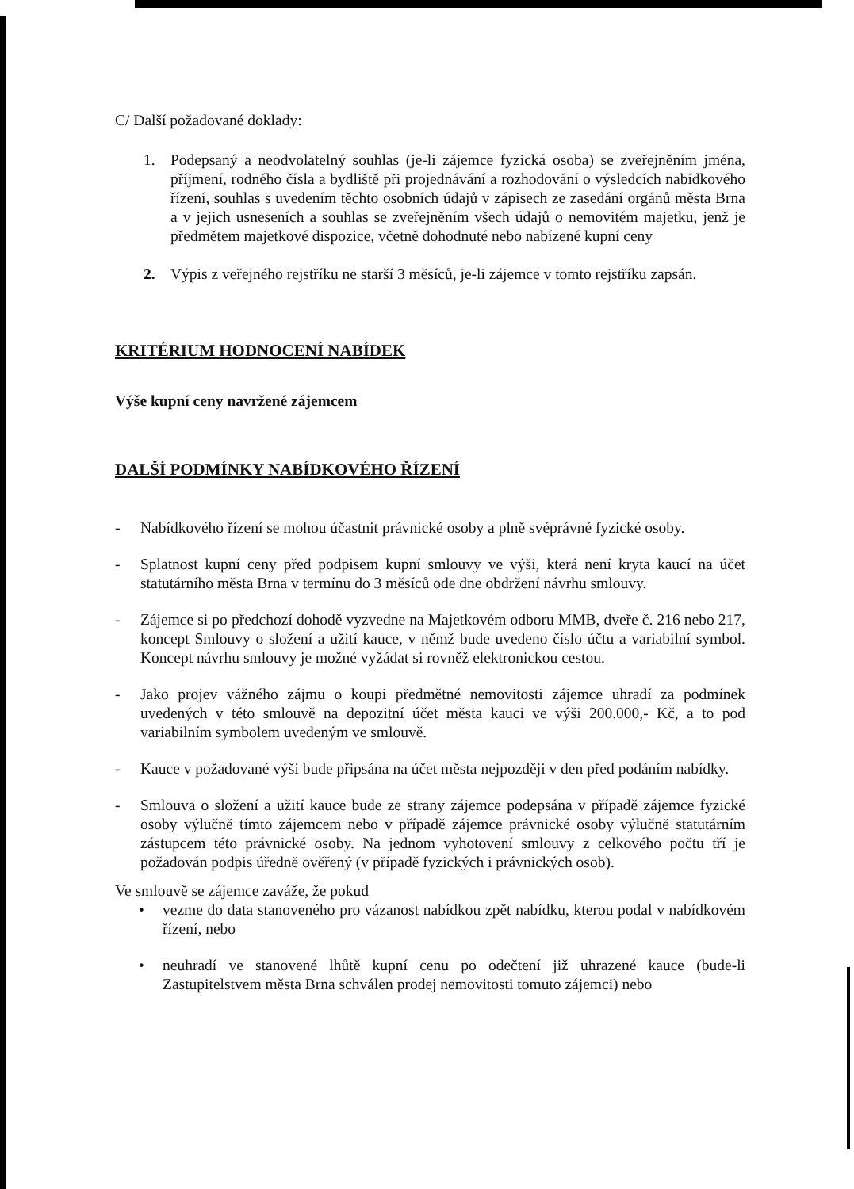C/ Další požadované doklady:
1. Podepsaný a neodvolatelný souhlas (je-li zájemce fyzická osoba) se zveřejněním jména, příjmení, rodného čísla a bydliště při projednávání a rozhodování o výsledcích nabídkového řízení, souhlas s uvedením těchto osobních údajů v zápisech ze zasedání orgánů města Brna a v jejich usneseních a souhlas se zveřejněním všech údajů o nemovitém majetku, jenž je předmětem majetkové dispozice, včetně dohodnuté nebo nabízené kupní ceny
2. Výpis z veřejného rejstříku ne starší 3 měsíců, je-li zájemce v tomto rejstříku zapsán.
KRITÉRIUM HODNOCENÍ NABÍDEK
Výše kupní ceny navržené zájemcem
DALŠÍ PODMÍNKY NABÍDKOVÉHO ŘÍZENÍ
- Nabídkového řízení se mohou účastnit právnické osoby a plně svéprávné fyzické osoby.
- Splatnost kupní ceny před podpisem kupní smlouvy ve výši, která není kryta kaucí na účet statutárního města Brna v termínu do 3 měsíců ode dne obdržení návrhu smlouvy.
- Zájemce si po předchozí dohodě vyzvedne na Majetkovém odboru MMB, dveře č. 216 nebo 217, koncept Smlouvy o složení a užití kauce, v němž bude uvedeno číslo účtu a variabilní symbol. Koncept návrhu smlouvy je možné vyžádat si rovněž elektronickou cestou.
- Jako projev vážného zájmu o koupi předmětné nemovitosti zájemce uhradí za podmínek uvedených v této smlouvě na depozitní účet města kauci ve výši 200.000,- Kč, a to pod variabilním symbolem uvedeným ve smlouvě.
- Kauce v požadované výši bude připsána na účet města nejpozději v den před podáním nabídky.
- Smlouva o složení a užití kauce bude ze strany zájemce podepsána v případě zájemce fyzické osoby výlučně tímto zájemcem nebo v případě zájemce právnické osoby výlučně statutárním zástupcem této právnické osoby. Na jednom vyhotovení smlouvy z celkového počtu tří je požadován podpis úředně ověřený (v případě fyzických i právnických osob).
Ve smlouvě se zájemce zaváže, že pokud
• vezme do data stanoveného pro vázanost nabídkou zpět nabídku, kterou podal v nabídkovém řízení, nebo
• neuhradí ve stanovené lhůtě kupní cenu po odečtení již uhrazené kauce (bude-li Zastupitelstvem města Brna schválen prodej nemovitosti tomuto zájemci) nebo